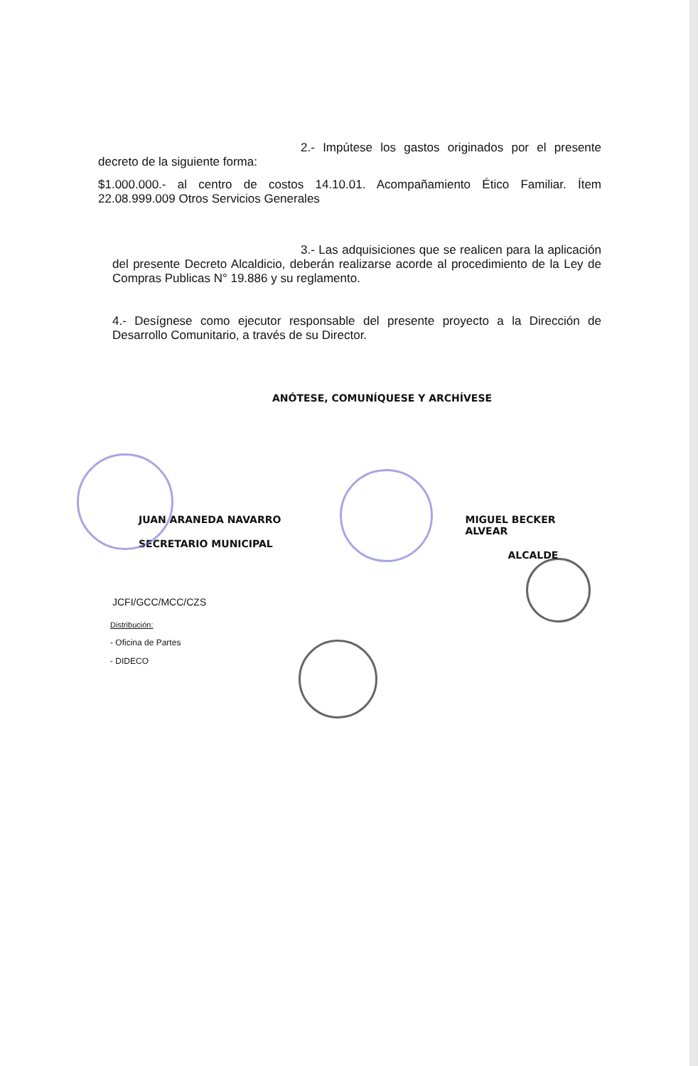2.- Impútese los gastos originados por el presente decreto de la siguiente forma:
$1.000.000.- al centro de costos 14.10.01. Acompañamiento Ético Familiar. Ítem 22.08.999.009 Otros Servicios Generales
3.- Las adquisiciones que se realicen para la aplicación del presente Decreto Alcaldicio, deberán realizarse acorde al procedimiento de la Ley de Compras Publicas N° 19.886 y su reglamento.
4.- Desígnese como ejecutor responsable del presente proyecto a la Dirección de Desarrollo Comunitario, a través de su Director.
ANÓTESE, COMUNÍQUESE Y ARCHÍVESE
JUAN ARANEDA NAVARRO
SECRETARIO MUNICIPAL
MIGUEL BECKER ALVEAR
ALCALDE
JCFI/GCC/MCC/CZS
Distribución:
- Oficina de Partes
- DIDECO